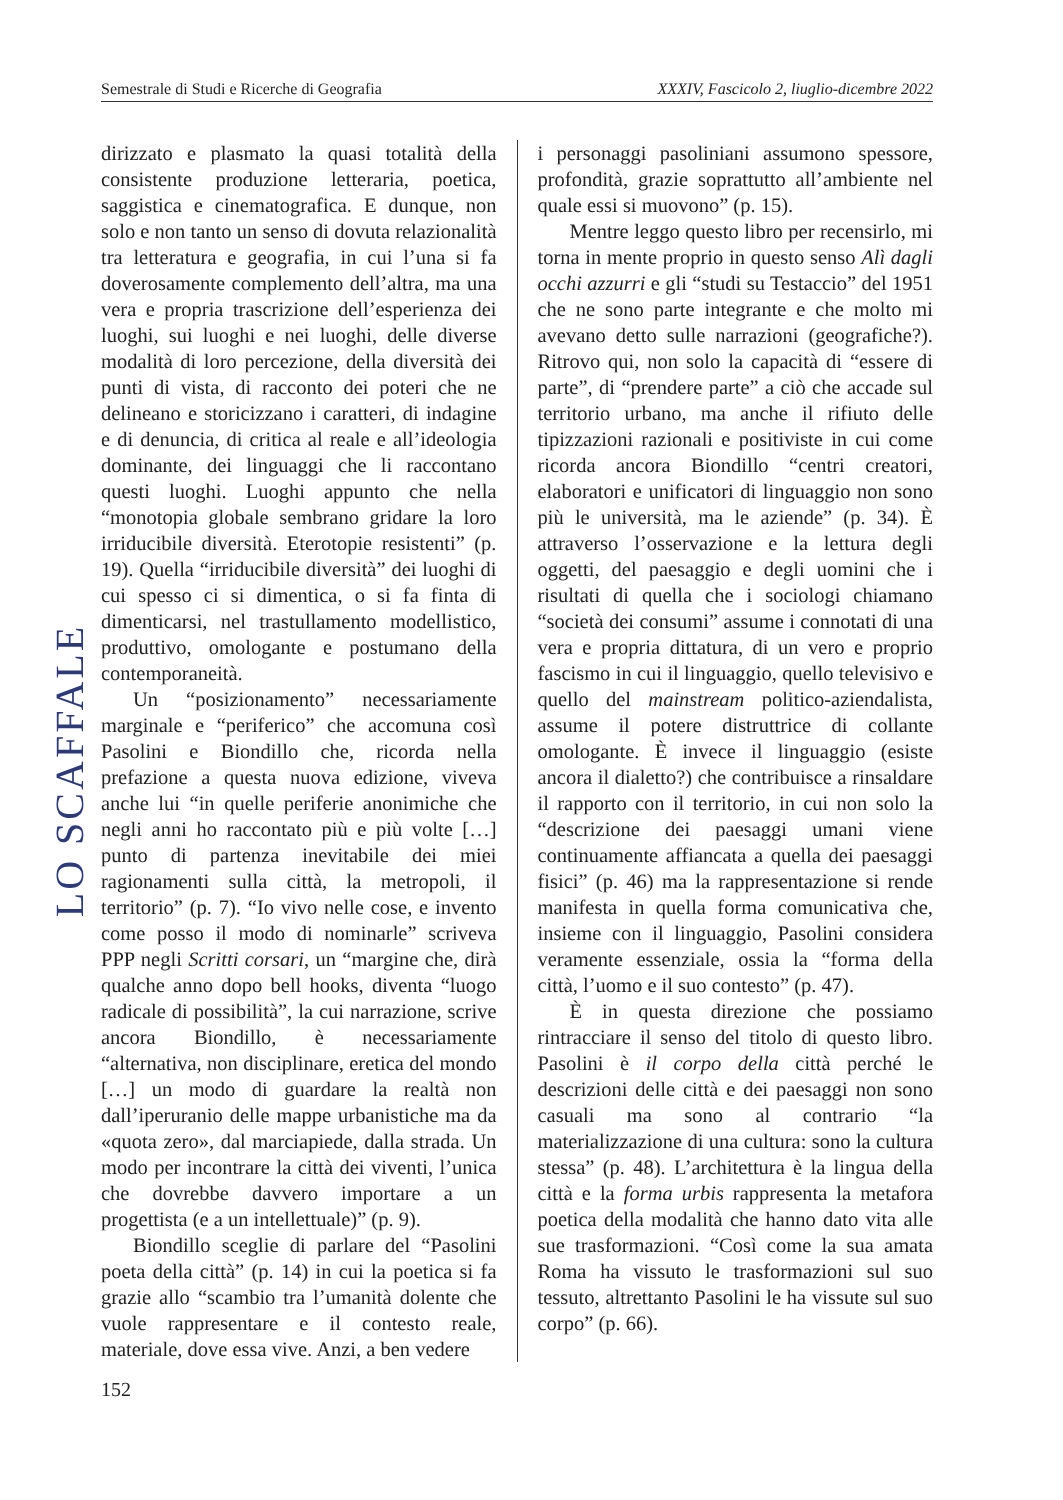Semestrale di Studi e Ricerche di Geografia XXXIV, Fascicolo 2, liuglio-dicembre 2022
LO SCAFFALE
dirizzato e plasmato la quasi totalità della consistente produzione letteraria, poetica, saggistica e cinematografica. E dunque, non solo e non tanto un senso di dovuta relazionalità tra letteratura e geografia, in cui l’una si fa doverosamente complemento dell’altra, ma una vera e propria trascrizione dell’esperienza dei luoghi, sui luoghi e nei luoghi, delle diverse modalità di loro percezione, della diversità dei punti di vista, di racconto dei poteri che ne delineano e storicizzano i caratteri, di indagine e di denuncia, di critica al reale e all’ideologia dominante, dei linguaggi che li raccontano questi luoghi. Luoghi appunto che nella “monotopia globale sembrano gridare la loro irriducibile diversità. Eterotopie resistenti” (p. 19). Quella “irriducibile diversità” dei luoghi di cui spesso ci si dimentica, o si fa finta di dimenticarsi, nel trastullamento modellistico, produttivo, omologante e postumano della contemporaneità.
Un “posizionamento” necessariamente marginale e “periferico” che accomuna così Pasolini e Biondillo che, ricorda nella prefazione a questa nuova edizione, viveva anche lui “in quelle periferie anonimiche che negli anni ho raccontato più e più volte […] punto di partenza inevitabile dei miei ragionamenti sulla città, la metropoli, il territorio” (p. 7). “Io vivo nelle cose, e invento come posso il modo di nominarle” scriveva PPP negli Scritti corsari, un “margine che, dirà qualche anno dopo bell hooks, diventa “luogo radicale di possibilità”, la cui narrazione, scrive ancora Biondillo, è necessariamente “alternativa, non disciplinare, eretica del mondo […] un modo di guardare la realtà non dall’iperuranio delle mappe urbanistiche ma da «quota zero», dal marciapiede, dalla strada. Un modo per incontrare la città dei viventi, l’unica che dovrebbe davvero importare a un progettista (e a un intellettuale)” (p. 9).
Biondillo sceglie di parlare del “Pasolini poeta della città” (p. 14) in cui la poetica si fa grazie allo “scambio tra l’umanità dolente che vuole rappresentare e il contesto reale, materiale, dove essa vive. Anzi, a ben vedere
i personaggi pasoliniani assumono spessore, profondità, grazie soprattutto all’ambiente nel quale essi si muovono” (p. 15).
Mentre leggo questo libro per recensirlo, mi torna in mente proprio in questo senso Alì dagli occhi azzurri e gli “studi su Testaccio” del 1951 che ne sono parte integrante e che molto mi avevano detto sulle narrazioni (geografiche?). Ritrovo qui, non solo la capacità di “essere di parte”, di “prendere parte” a ciò che accade sul territorio urbano, ma anche il rifiuto delle tipizzazioni razionali e positiviste in cui come ricorda ancora Biondillo “centri creatori, elaboratori e unificatori di linguaggio non sono più le università, ma le aziende” (p. 34). È attraverso l’osservazione e la lettura degli oggetti, del paesaggio e degli uomini che i risultati di quella che i sociologi chiamano “società dei consumi” assume i connotati di una vera e propria dittatura, di un vero e proprio fascismo in cui il linguaggio, quello televisivo e quello del mainstream politico-aziendalista, assume il potere distruttrice di collante omologante. È invece il linguaggio (esiste ancora il dialetto?) che contribuisce a rinsaldare il rapporto con il territorio, in cui non solo la “descrizione dei paesaggi umani viene continuamente affiancata a quella dei paesaggi fisici” (p. 46) ma la rappresentazione si rende manifesta in quella forma comunicativa che, insieme con il linguaggio, Pasolini considera veramente essenziale, ossia la “forma della città, l’uomo e il suo contesto” (p. 47).
È in questa direzione che possiamo rintracciare il senso del titolo di questo libro. Pasolini è il corpo della città perché le descrizioni delle città e dei paesaggi non sono casuali ma sono al contrario “la materializzazione di una cultura: sono la cultura stessa” (p. 48). L’architettura è la lingua della città e la forma urbis rappresenta la metafora poetica della modalità che hanno dato vita alle sue trasformazioni. “Così come la sua amata Roma ha vissuto le trasformazioni sul suo tessuto, altrettanto Pasolini le ha vissute sul suo corpo” (p. 66).
152